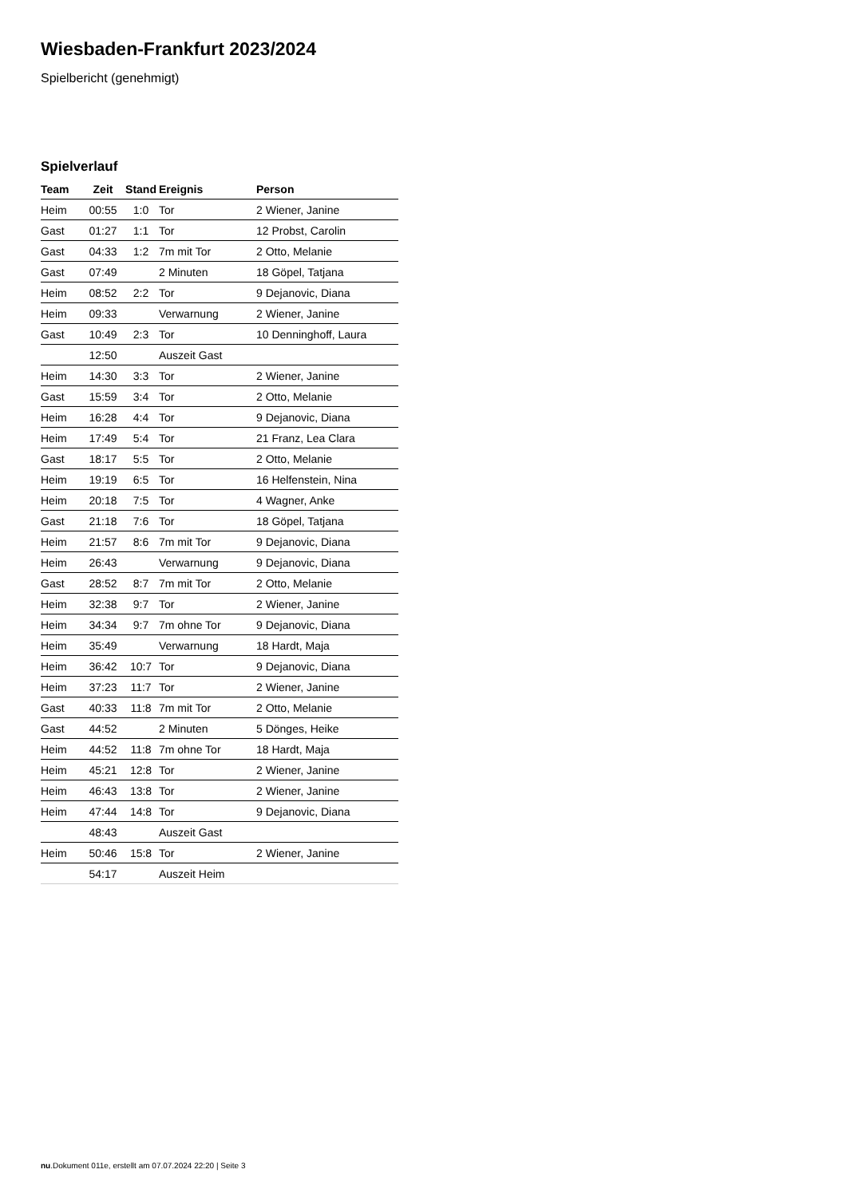Wiesbaden-Frankfurt 2023/2024
Spielbericht (genehmigt)
Spielverlauf
| Team | Zeit | Stand | Ereignis | Person |
| --- | --- | --- | --- | --- |
| Heim | 00:55 | 1:0 | Tor | 2 Wiener, Janine |
| Gast | 01:27 | 1:1 | Tor | 12 Probst, Carolin |
| Gast | 04:33 | 1:2 | 7m mit Tor | 2 Otto, Melanie |
| Gast | 07:49 | | 2 Minuten | 18 Göpel, Tatjana |
| Heim | 08:52 | 2:2 | Tor | 9 Dejanovic, Diana |
| Heim | 09:33 | | Verwarnung | 2 Wiener, Janine |
| Gast | 10:49 | 2:3 | Tor | 10 Denninghoff, Laura |
| | 12:50 | | Auszeit Gast | |
| Heim | 14:30 | 3:3 | Tor | 2 Wiener, Janine |
| Gast | 15:59 | 3:4 | Tor | 2 Otto, Melanie |
| Heim | 16:28 | 4:4 | Tor | 9 Dejanovic, Diana |
| Heim | 17:49 | 5:4 | Tor | 21 Franz, Lea Clara |
| Gast | 18:17 | 5:5 | Tor | 2 Otto, Melanie |
| Heim | 19:19 | 6:5 | Tor | 16 Helfenstein, Nina |
| Heim | 20:18 | 7:5 | Tor | 4 Wagner, Anke |
| Gast | 21:18 | 7:6 | Tor | 18 Göpel, Tatjana |
| Heim | 21:57 | 8:6 | 7m mit Tor | 9 Dejanovic, Diana |
| Heim | 26:43 | | Verwarnung | 9 Dejanovic, Diana |
| Gast | 28:52 | 8:7 | 7m mit Tor | 2 Otto, Melanie |
| Heim | 32:38 | 9:7 | Tor | 2 Wiener, Janine |
| Heim | 34:34 | 9:7 | 7m ohne Tor | 9 Dejanovic, Diana |
| Heim | 35:49 | | Verwarnung | 18 Hardt, Maja |
| Heim | 36:42 | 10:7 | Tor | 9 Dejanovic, Diana |
| Heim | 37:23 | 11:7 | Tor | 2 Wiener, Janine |
| Gast | 40:33 | 11:8 | 7m mit Tor | 2 Otto, Melanie |
| Gast | 44:52 | | 2 Minuten | 5 Dönges, Heike |
| Heim | 44:52 | 11:8 | 7m ohne Tor | 18 Hardt, Maja |
| Heim | 45:21 | 12:8 | Tor | 2 Wiener, Janine |
| Heim | 46:43 | 13:8 | Tor | 2 Wiener, Janine |
| Heim | 47:44 | 14:8 | Tor | 9 Dejanovic, Diana |
| | 48:43 | | Auszeit Gast | |
| Heim | 50:46 | 15:8 | Tor | 2 Wiener, Janine |
| | 54:17 | | Auszeit Heim | |
nu.Dokument 011e, erstellt am 07.07.2024 22:20 | Seite 3